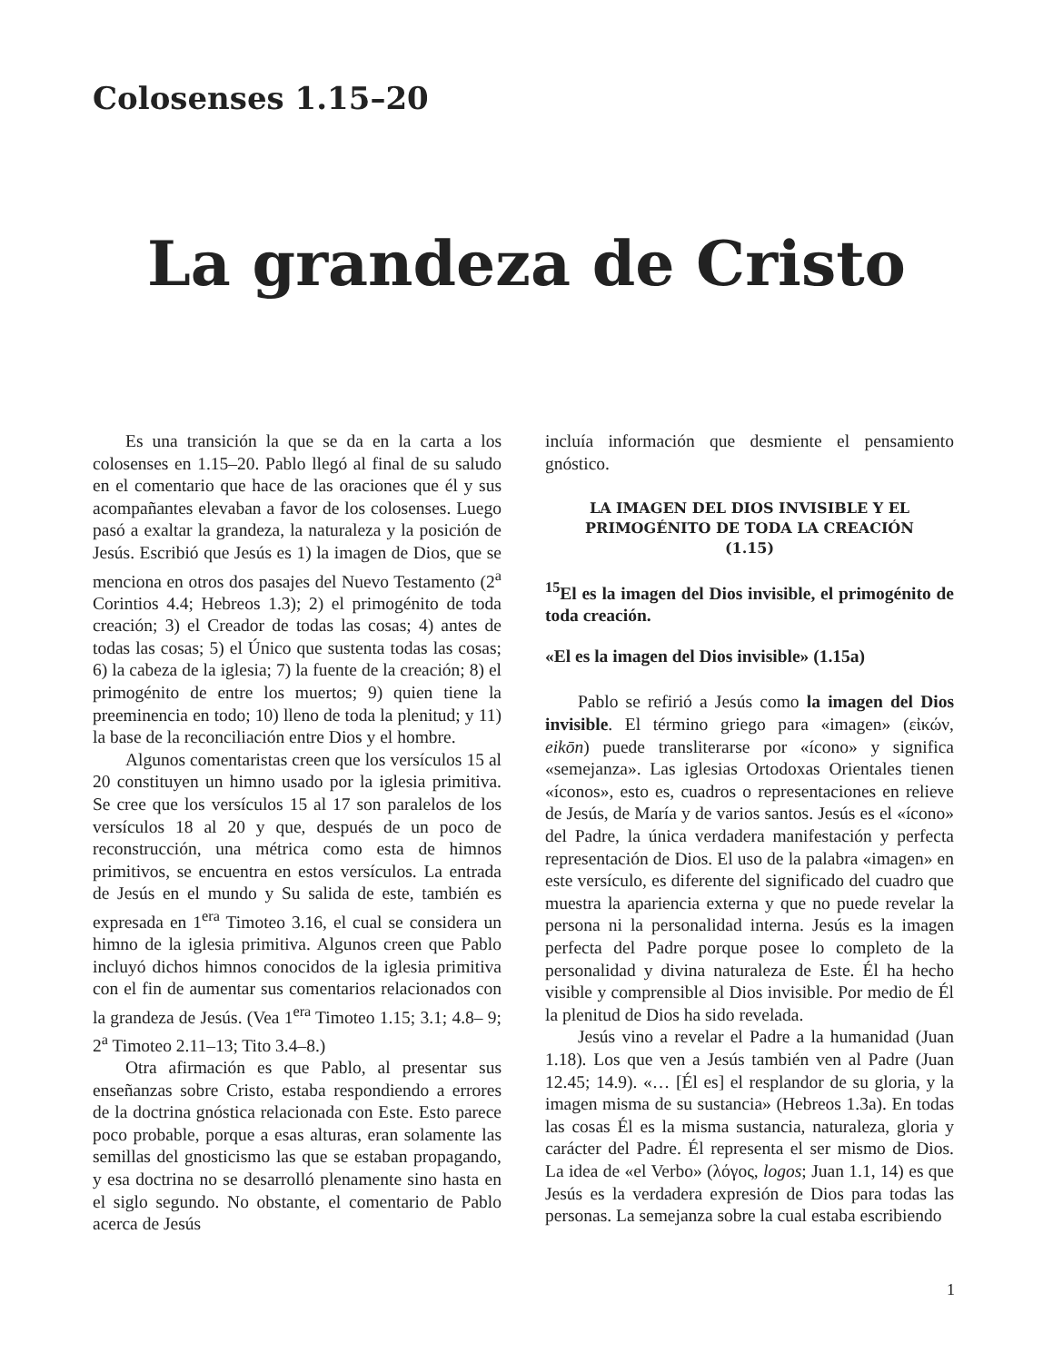Colosenses 1.15–20
La grandeza de Cristo
Es una transición la que se da en la carta a los colosenses en 1.15–20. Pablo llegó al final de su saludo en el comentario que hace de las oraciones que él y sus acompañantes elevaban a favor de los colosenses. Luego pasó a exaltar la grandeza, la naturaleza y la posición de Jesús. Escribió que Jesús es 1) la imagen de Dios, que se menciona en otros dos pasajes del Nuevo Testamento (2<sup>a</sup> Corintios 4.4; Hebreos 1.3); 2) el primogénito de toda creación; 3) el Creador de todas las cosas; 4) antes de todas las cosas; 5) el Único que sustenta todas las cosas; 6) la cabeza de la iglesia; 7) la fuente de la creación; 8) el primogénito de entre los muertos; 9) quien tiene la preeminencia en todo; 10) lleno de toda la plenitud; y 11) la base de la reconciliación entre Dios y el hombre.
Algunos comentaristas creen que los versículos 15 al 20 constituyen un himno usado por la iglesia primitiva. Se cree que los versículos 15 al 17 son paralelos de los versículos 18 al 20 y que, después de un poco de reconstrucción, una métrica como esta de himnos primitivos, se encuentra en estos versículos. La entrada de Jesús en el mundo y Su salida de este, también es expresada en 1<sup>era</sup> Timoteo 3.16, el cual se considera un himno de la iglesia primitiva. Algunos creen que Pablo incluyó dichos himnos conocidos de la iglesia primitiva con el fin de aumentar sus comentarios relacionados con la grandeza de Jesús. (Vea 1<sup>era</sup> Timoteo 1.15; 3.1; 4.8– 9; 2<sup>a</sup> Timoteo 2.11–13; Tito 3.4–8.)
Otra afirmación es que Pablo, al presentar sus enseñanzas sobre Cristo, estaba respondiendo a errores de la doctrina gnóstica relacionada con Este. Esto parece poco probable, porque a esas alturas, eran solamente las semillas del gnosticismo las que se estaban propagando, y esa doctrina no se desarrolló plenamente sino hasta en el siglo segundo. No obstante, el comentario de Pablo acerca de Jesús
incluía información que desmiente el pensamiento gnóstico.
LA IMAGEN DEL DIOS INVISIBLE Y EL PRIMOGÉNITO DE TODA LA CREACIÓN
(1.15)
<sup>15</sup> El es la imagen del Dios invisible, el primogénito de toda creación.
«El es la imagen del Dios invisible» (1.15a)
Pablo se refirió a Jesús como la imagen del Dios invisible. El término griego para «imagen» (εἰκών, eikōn) puede transliterarse por «ícono» y significa «semejanza». Las iglesias Ortodoxas Orientales tienen «íconos», esto es, cuadros o representaciones en relieve de Jesús, de María y de varios santos. Jesús es el «ícono» del Padre, la única verdadera manifestación y perfecta representación de Dios. El uso de la palabra «imagen» en este versículo, es diferente del significado del cuadro que muestra la apariencia externa y que no puede revelar la persona ni la personalidad interna. Jesús es la imagen perfecta del Padre porque posee lo completo de la personalidad y divina naturaleza de Este. Él ha hecho visible y comprensible al Dios invisible. Por medio de Él la plenitud de Dios ha sido revelada.
Jesús vino a revelar el Padre a la humanidad (Juan 1.18). Los que ven a Jesús también ven al Padre (Juan 12.45; 14.9). «… [Él es] el resplandor de su gloria, y la imagen misma de su sustancia» (Hebreos 1.3a). En todas las cosas Él es la misma sustancia, naturaleza, gloria y carácter del Padre. Él representa el ser mismo de Dios. La idea de «el Verbo» (λόγος, logos; Juan 1.1, 14) es que Jesús es la verdadera expresión de Dios para todas las personas. La semejanza sobre la cual estaba escribiendo
1